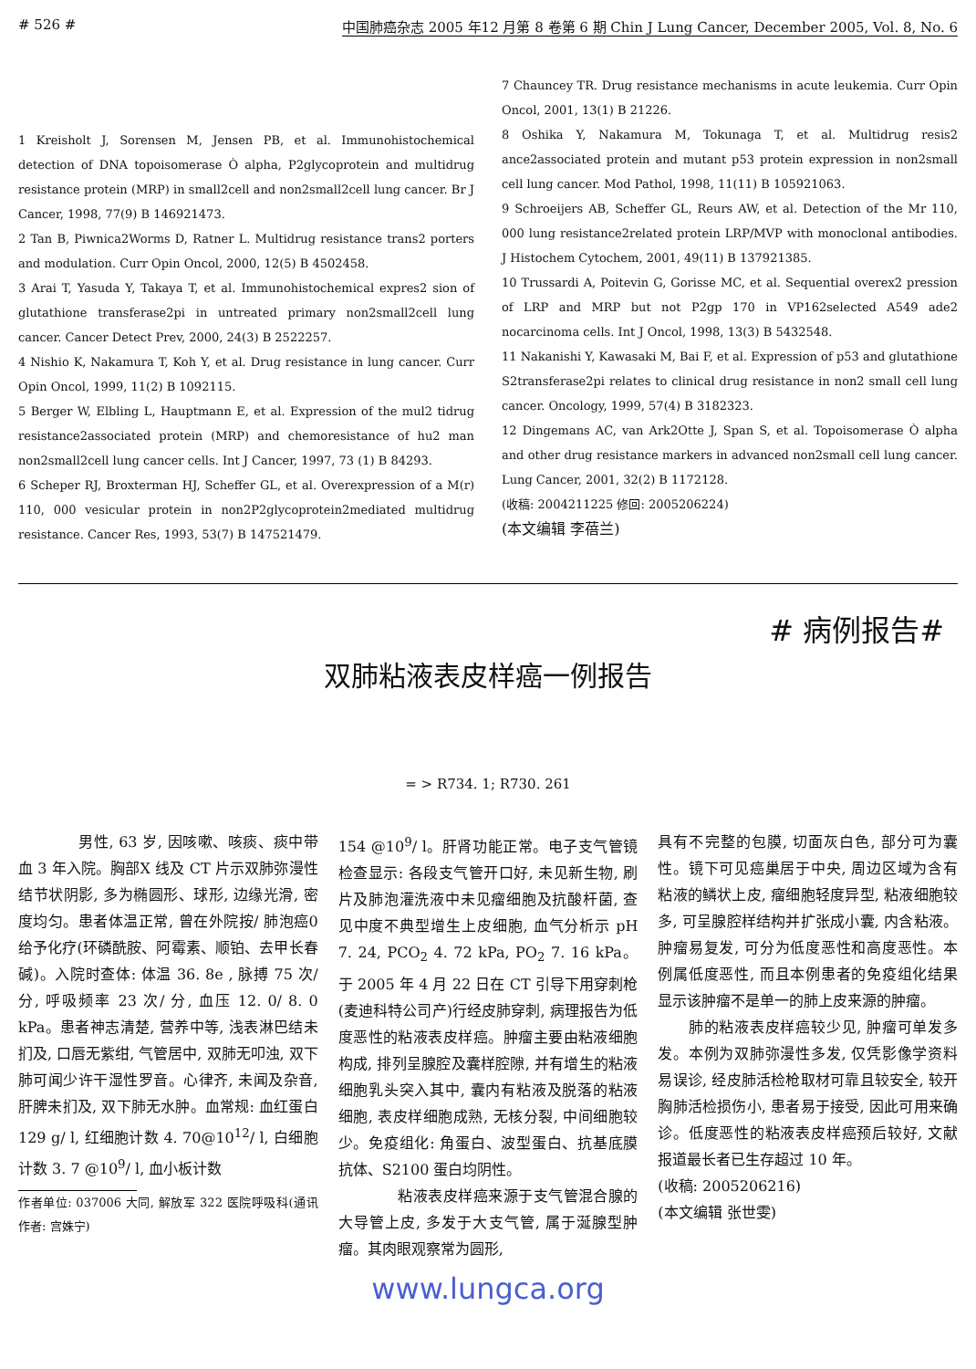# 526 # 中国肺癌杂志 2005 年12 月第 8 卷第 6 期 Chin J Lung Cancer, December 2005, Vol. 8, No. 6
1 Kreisholt J, Sorensen M, Jensen PB, et al. Immunohistochemical detection of DNA topoisomerase Ò alpha, P2glycoprotein and multidrug resistance protein (MRP) in small2cell and non2small2cell lung cancer. Br J Cancer, 1998, 77(9) B 146921473.
2 Tan B, Piwnica2Worms D, Ratner L. Multidrug resistance trans2 porters and modulation. Curr Opin Oncol, 2000, 12(5) B 4502458.
3 Arai T, Yasuda Y, Takaya T, et al. Immunohistochemical expres2 sion of glutathione transferase2pi in untreated primary non2small2cell lung cancer. Cancer Detect Prev, 2000, 24(3) B 2522257.
4 Nishio K, Nakamura T, Koh Y, et al. Drug resistance in lung cancer. Curr Opin Oncol, 1999, 11(2) B 1092115.
5 Berger W, Elbling L, Hauptmann E, et al. Expression of the mul2 tidrug resistance2associated protein (MRP) and chemoresistance of hu2 man non2small2cell lung cancer cells. Int J Cancer, 1997, 73 (1) B 84293.
6 Scheper RJ, Broxterman HJ, Scheffer GL, et al. Overexpression of a M(r) 110, 000 vesicular protein in non2P2glycoprotein2mediated multidrug resistance. Cancer Res, 1993, 53(7) B 147521479.
7 Chauncey TR. Drug resistance mechanisms in acute leukemia. Curr Opin Oncol, 2001, 13(1) B 21226.
8 Oshika Y, Nakamura M, Tokunaga T, et al. Multidrug resis2 ance2associated protein and mutant p53 protein expression in non2small cell lung cancer. Mod Pathol, 1998, 11(11) B 105921063.
9 Schroeijers AB, Scheffer GL, Reurs AW, et al. Detection of the Mr 110, 000 lung resistance2related protein LRP/MVP with monoclonal antibodies. J Histochem Cytochem, 2001, 49(11) B 137921385.
10 Trussardi A, Poitevin G, Gorisse MC, et al. Sequential overex2 pression of LRP and MRP but not P2gp 170 in VP162selected A549 ade2 nocarcinoma cells. Int J Oncol, 1998, 13(3) B 5432548.
11 Nakanishi Y, Kawasaki M, Bai F, et al. Expression of p53 and glutathione S2transferase2pi relates to clinical drug resistance in non2 small cell lung cancer. Oncology, 1999, 57(4) B 3182323.
12 Dingemans AC, van Ark2Otte J, Span S, et al. Topoisomerase Ò alpha and other drug resistance markers in advanced non2small cell lung cancer. Lung Cancer, 2001, 32(2) B 1172128.
(收稿: 2004211225 修回: 2005206224)
(本文编辑 李蓓兰)
# 病例报告#
双肺粘液表皮样癌一例报告
= > R734. 1; R730. 261
　　　　男性, 63 岁, 因咳嗽、咳痰、痰中带血 3 年入院。胸部X 线及 CT 片示双肺弥漫性结节状阴影, 多为椭圆形、球形, 边缘光滑, 密度均匀。患者体温正常, 曾在外院按/ 肺泡癌0给予化疗(环磷酰胺、阿霉素、顺铂、去甲长春碱)。入院时查体: 体温 36. 8e , 脉搏 75 次/ 分, 呼吸频率 23 次/ 分, 血压 12. 0/ 8. 0 kPa。患者神志清楚, 营养中等, 浅表淋巴结未扪及, 口唇无紫绀, 气管居中, 双肺无叩浊, 双下肺可闻少许干湿性罗音。心律齐, 未闻及杂音, 肝脾未扪及, 双下肺无水肿。血常规: 血红蛋白 129 g/ l, 红细胞计数 4. 70@10<sup>12</sup>/ l, 白细胞计数 3. 7 @10<sup>9</sup>/ l, 血小板计数
作者单位: 037006 大同, 解放军 322 医院呼吸科(通讯作者: 宫姝宁)
154 @10<sup>9</sup>/ l。肝肾功能正常。电子支气管镜检查显示: 各段支气管开口好, 未见新生物, 刷片及肺泡灌洗液中未见瘤细胞及抗酸杆菌, 查见中度不典型增生上皮细胞, 血气分析示 pH 7. 24, PCO<sub>2</sub> 4. 72 kPa, PO<sub>2</sub> 7. 16 kPa。于 2005 年 4 月 22 日在 CT 引导下用穿刺枪(麦迪科特公司产)行经皮肺穿刺, 病理报告为低度恶性的粘液表皮样癌。肿瘤主要由粘液细胞构成, 排列呈腺腔及囊样腔隙, 并有增生的粘液细胞乳头突入其中, 囊内有粘液及脱落的粘液细胞, 表皮样细胞成熟, 无核分裂, 中间细胞较少。免疫组化: 角蛋白、波型蛋白、抗基底膜抗体、S2100 蛋白均阴性。
　　　　粘液表皮样癌来源于支气管混合腺的大导管上皮, 多发于大支气管, 属于涎腺型肿瘤。其肉眼观察常为圆形,
具有不完整的包膜, 切面灰白色, 部分可为囊性。镜下可见癌巢居于中央, 周边区域为含有粘液的鳞状上皮, 瘤细胞轻度异型, 粘液细胞较多, 可呈腺腔样结构并扩张成小囊, 内含粘液。肿瘤易复发, 可分为低度恶性和高度恶性。本例属低度恶性, 而且本例患者的免疫组化结果显示该肿瘤不是单一的肺上皮来源的肿瘤。
　　肺的粘液表皮样癌较少见, 肿瘤可单发多发。本例为双肺弥漫性多发, 仅凭影像学资料易误诊, 经皮肺活检枪取材可靠且较安全, 较开胸肺活检损伤小, 患者易于接受, 因此可用来确诊。低度恶性的粘液表皮样癌预后较好, 文献报道最长者已生存超过 10 年。
(收稿: 2005206216)
(本文编辑 张世雯)
www.lungca.org